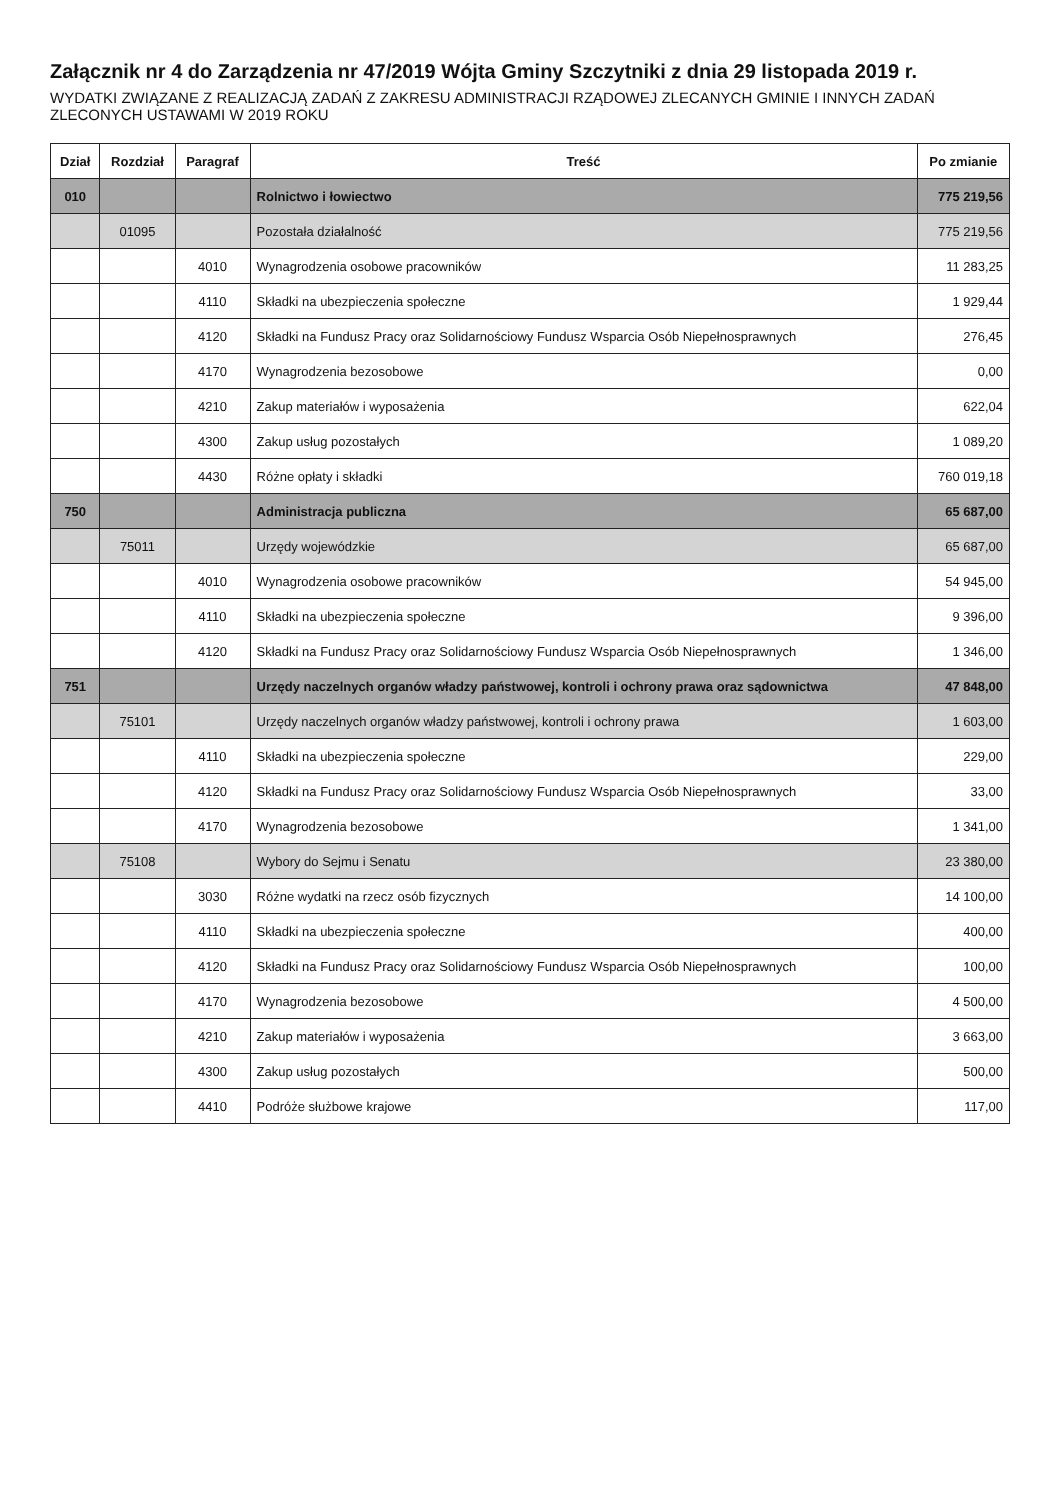Załącznik nr 4 do Zarządzenia nr 47/2019 Wójta Gminy Szczytniki z dnia 29 listopada 2019 r.
WYDATKI ZWIĄZANE Z REALIZACJĄ ZADAŃ Z ZAKRESU ADMINISTRACJI RZĄDOWEJ ZLECANYCH GMINIE I INNYCH ZADAŃ ZLECONYCH USTAWAMI W 2019 ROKU
| Dział | Rozdział | Paragraf | Treść | Po zmianie |
| --- | --- | --- | --- | --- |
| 010 | | | Rolnictwo i łowiectwo | 775 219,56 |
| | 01095 | | Pozostała działalność | 775 219,56 |
| | | 4010 | Wynagrodzenia osobowe pracowników | 11 283,25 |
| | | 4110 | Składki na ubezpieczenia społeczne | 1 929,44 |
| | | 4120 | Składki na Fundusz Pracy oraz Solidarnościowy Fundusz Wsparcia Osób Niepełnosprawnych | 276,45 |
| | | 4170 | Wynagrodzenia bezosobowe | 0,00 |
| | | 4210 | Zakup materiałów i wyposażenia | 622,04 |
| | | 4300 | Zakup usług pozostałych | 1 089,20 |
| | | 4430 | Różne opłaty i składki | 760 019,18 |
| 750 | | | Administracja publiczna | 65 687,00 |
| | 75011 | | Urzędy wojewódzkie | 65 687,00 |
| | | 4010 | Wynagrodzenia osobowe pracowników | 54 945,00 |
| | | 4110 | Składki na ubezpieczenia społeczne | 9 396,00 |
| | | 4120 | Składki na Fundusz Pracy oraz Solidarnościowy Fundusz Wsparcia Osób Niepełnosprawnych | 1 346,00 |
| 751 | | | Urzędy naczelnych organów władzy państwowej, kontroli i ochrony prawa oraz sądownictwa | 47 848,00 |
| | 75101 | | Urzędy naczelnych organów władzy państwowej, kontroli i ochrony prawa | 1 603,00 |
| | | 4110 | Składki na ubezpieczenia społeczne | 229,00 |
| | | 4120 | Składki na Fundusz Pracy oraz Solidarnościowy Fundusz Wsparcia Osób Niepełnosprawnych | 33,00 |
| | | 4170 | Wynagrodzenia bezosobowe | 1 341,00 |
| | 75108 | | Wybory do Sejmu i Senatu | 23 380,00 |
| | | 3030 | Różne wydatki na rzecz osób fizycznych | 14 100,00 |
| | | 4110 | Składki na ubezpieczenia społeczne | 400,00 |
| | | 4120 | Składki na Fundusz Pracy oraz Solidarnościowy Fundusz Wsparcia Osób Niepełnosprawnych | 100,00 |
| | | 4170 | Wynagrodzenia bezosobowe | 4 500,00 |
| | | 4210 | Zakup materiałów i wyposażenia | 3 663,00 |
| | | 4300 | Zakup usług pozostałych | 500,00 |
| | | 4410 | Podróże służbowe krajowe | 117,00 |